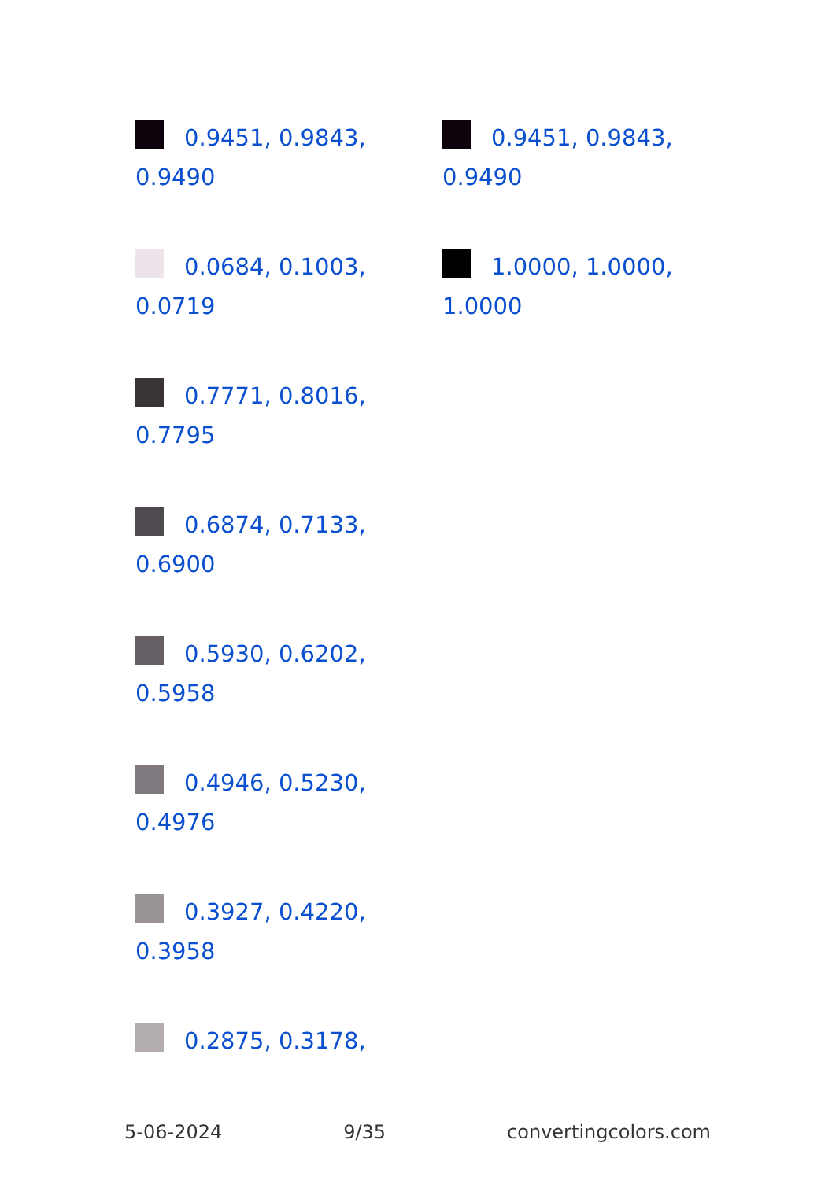0.9451, 0.9843, 0.9490
0.0684, 0.1003, 0.0719
0.7771, 0.8016, 0.7795
0.6874, 0.7133, 0.6900
0.5930, 0.6202, 0.5958
0.4946, 0.5230, 0.4976
0.3927, 0.4220, 0.3958
0.2875, 0.3178,
0.9451, 0.9843, 0.9490
1.0000, 1.0000, 1.0000
5-06-2024 9/35 convertingcolors.com